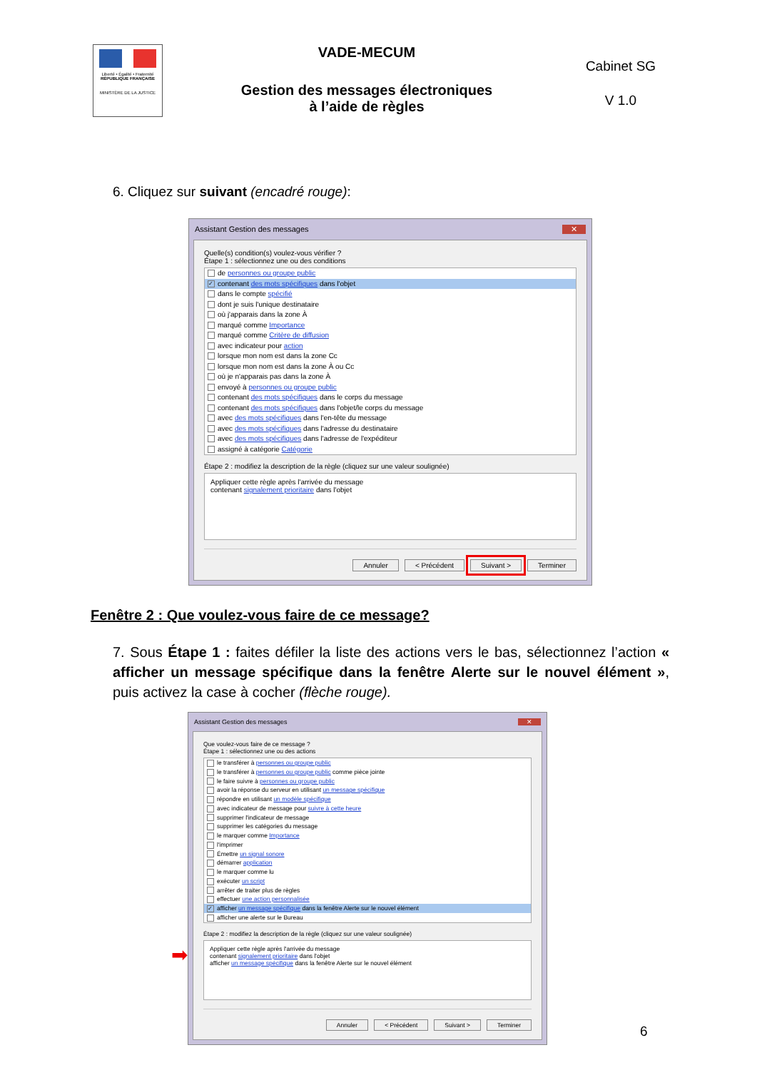Liberté • Égalité • Fraternité
RÉPUBLIQUE FRANÇAISE
MINISTÈRE DE LA JUSTICE
VADE-MECUM
Gestion des messages électroniques
à l’aide de règles
Cabinet SG
V 1.0
6. Cliquez sur suivant (encadré rouge):
Assistant Gestion des messages ✕
Quelle(s) condition(s) voulez-vous vérifier ?
Étape 1 : sélectionnez une ou des conditions
de personnes ou groupe public
✓ contenant des mots spécifiques dans l'objet
dans le compte spécifié
dont je suis l'unique destinataire
où j'apparais dans la zone À
marqué comme Importance
marqué comme Critère de diffusion
avec indicateur pour action
lorsque mon nom est dans la zone Cc
lorsque mon nom est dans la zone À ou Cc
où je n'apparais pas dans la zone À
envoyé à personnes ou groupe public
contenant des mots spécifiques dans le corps du message
contenant des mots spécifiques dans l'objet/le corps du message
avec des mots spécifiques dans l'en-tête du message
avec des mots spécifiques dans l'adresse du destinataire
avec des mots spécifiques dans l'adresse de l'expéditeur
assigné à catégorie Catégorie
Étape 2 : modifiez la description de la règle (cliquez sur une valeur soulignée)
Appliquer cette règle après l'arrivée du message
contenant signalement prioritaire dans l'objet
Annuler < Précédent Suivant > Terminer
Fenêtre 2 : Que voulez-vous faire de ce message?
7. Sous Étape 1 : faites défiler la liste des actions vers le bas, sélectionnez l’action « afficher un message spécifique dans la fenêtre Alerte sur le nouvel élément », puis activez la case à cocher (flèche rouge).
➡
Assistant Gestion des messages ✕
Que voulez-vous faire de ce message ?
Étape 1 : sélectionnez une ou des actions
le transférer à personnes ou groupe public
le transférer à personnes ou groupe public comme pièce jointe
le faire suivre à personnes ou groupe public
avoir la réponse du serveur en utilisant un message spécifique
répondre en utilisant un modèle spécifique
avec indicateur de message pour suivre à cette heure
supprimer l'indicateur de message
supprimer les catégories du message
le marquer comme Importance
l'imprimer
Émettre un signal sonore
démarrer application
le marquer comme lu
exécuter un script
arrêter de traiter plus de règles
effectuer une action personnalisée
✓ afficher un message spécifique dans la fenêtre Alerte sur le nouvel élément
afficher une alerte sur le Bureau
Étape 2 : modifiez la description de la règle (cliquez sur une valeur soulignée)
Appliquer cette règle après l'arrivée du message
contenant signalement prioritaire dans l'objet
afficher un message spécifique dans la fenêtre Alerte sur le nouvel élément
Annuler < Précédent Suivant > Terminer
6